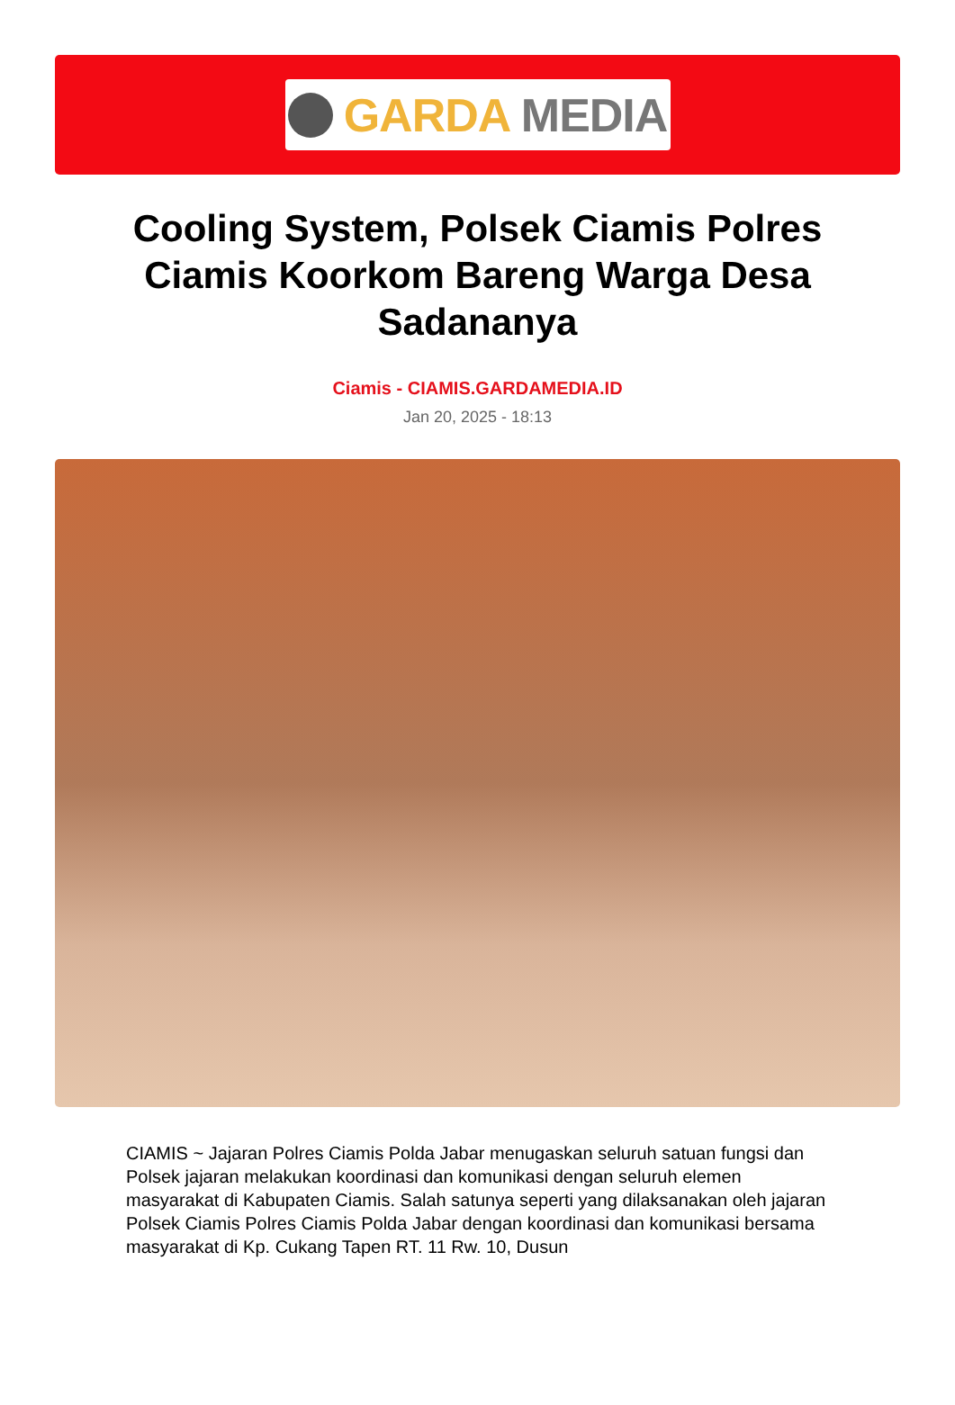GARDA MEDIA
Cooling System, Polsek Ciamis Polres Ciamis Koorkom Bareng Warga Desa Sadananya
Ciamis - CIAMIS.GARDAMEDIA.ID
Jan 20, 2025 - 18:13
CIAMIS ~ Jajaran Polres Ciamis Polda Jabar menugaskan seluruh satuan fungsi dan Polsek jajaran melakukan koordinasi dan komunikasi dengan seluruh elemen masyarakat di Kabupaten Ciamis. Salah satunya seperti yang dilaksanakan oleh jajaran Polsek Ciamis Polres Ciamis Polda Jabar dengan koordinasi dan komunikasi bersama masyarakat di Kp. Cukang Tapen RT. 11 Rw. 10, Dusun